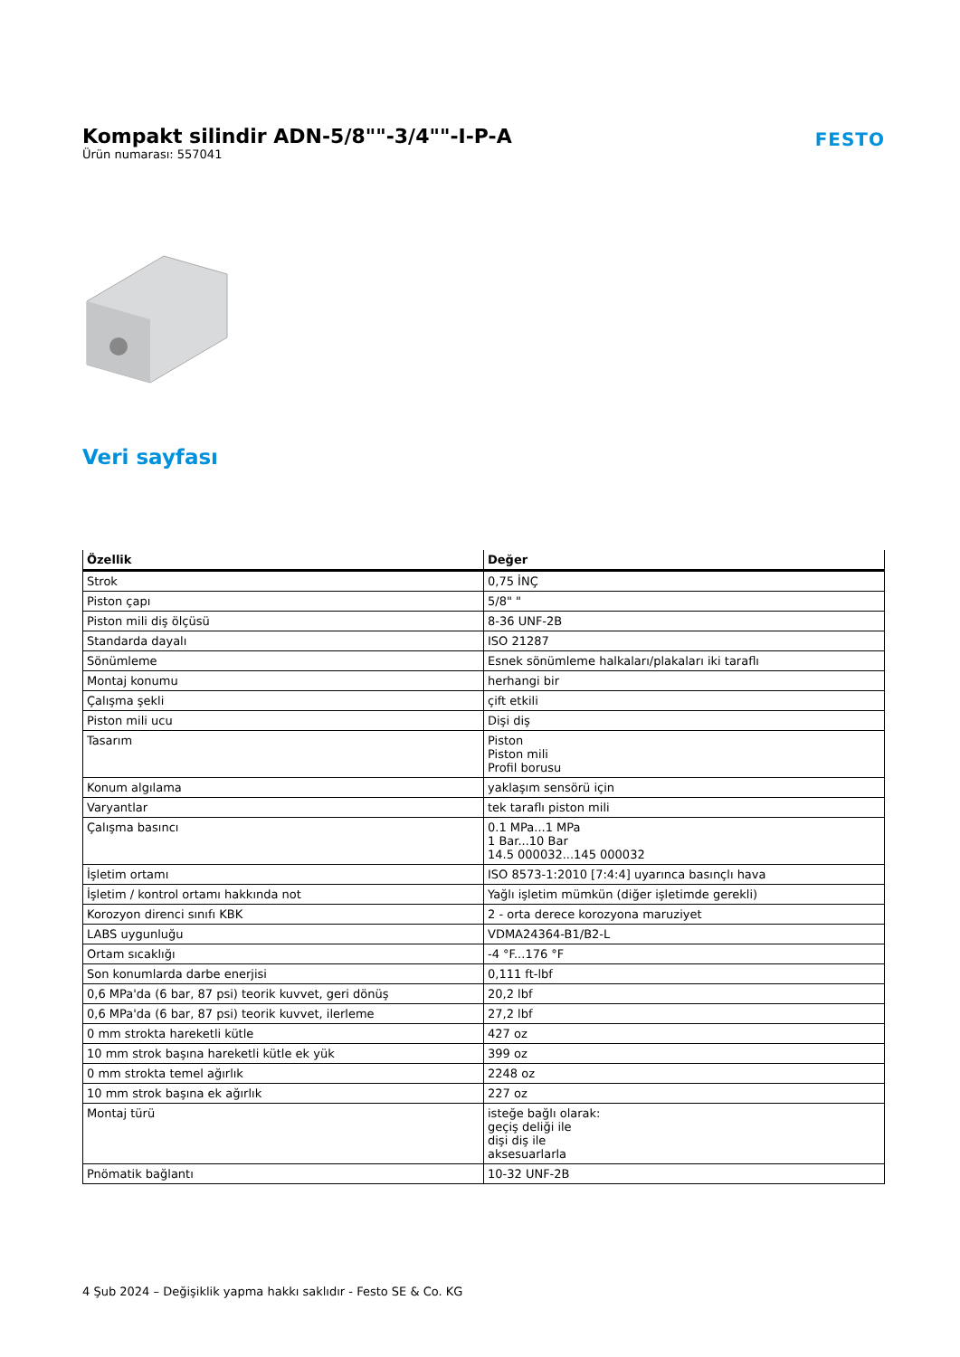Kompakt silindir ADN-5/8""-3/4""-I-P-A
Ürün numarası: 557041
FESTO
Veri sayfası
| Özellik | Değer |
| --- | --- |
| Strok | 0,75 İNÇ |
| Piston çapı | 5/8" " |
| Piston mili diş ölçüsü | 8-36 UNF-2B |
| Standarda dayalı | ISO 21287 |
| Sönümleme | Esnek sönümleme halkaları/plakaları iki taraflı |
| Montaj konumu | herhangi bir |
| Çalışma şekli | çift etkili |
| Piston mili ucu | Dişi diş |
| Tasarım | Piston Piston mili Profil borusu |
| Konum algılama | yaklaşım sensörü için |
| Varyantlar | tek taraflı piston mili |
| Çalışma basıncı | 0.1 MPa...1 MPa 1 Bar...10 Bar 14.5 000032...145 000032 |
| İşletim ortamı | ISO 8573-1:2010 [7:4:4] uyarınca basınçlı hava |
| İşletim / kontrol ortamı hakkında not | Yağlı işletim mümkün (diğer işletimde gerekli) |
| Korozyon direnci sınıfı KBK | 2 - orta derece korozyona maruziyet |
| LABS uygunluğu | VDMA24364-B1/B2-L |
| Ortam sıcaklığı | -4 °F...176 °F |
| Son konumlarda darbe enerjisi | 0,111 ft-lbf |
| 0,6 MPa'da (6 bar, 87 psi) teorik kuvvet, geri dönüş | 20,2 lbf |
| 0,6 MPa'da (6 bar, 87 psi) teorik kuvvet, ilerleme | 27,2 lbf |
| 0 mm strokta hareketli kütle | 427 oz |
| 10 mm strok başına hareketli kütle ek yük | 399 oz |
| 0 mm strokta temel ağırlık | 2248 oz |
| 10 mm strok başına ek ağırlık | 227 oz |
| Montaj türü | isteğe bağlı olarak: geçiş deliği ile dişi diş ile aksesuarlarla |
| Pnömatik bağlantı | 10-32 UNF-2B |
4 Şub 2024 – Değişiklik yapma hakkı saklıdır - Festo SE & Co. KG